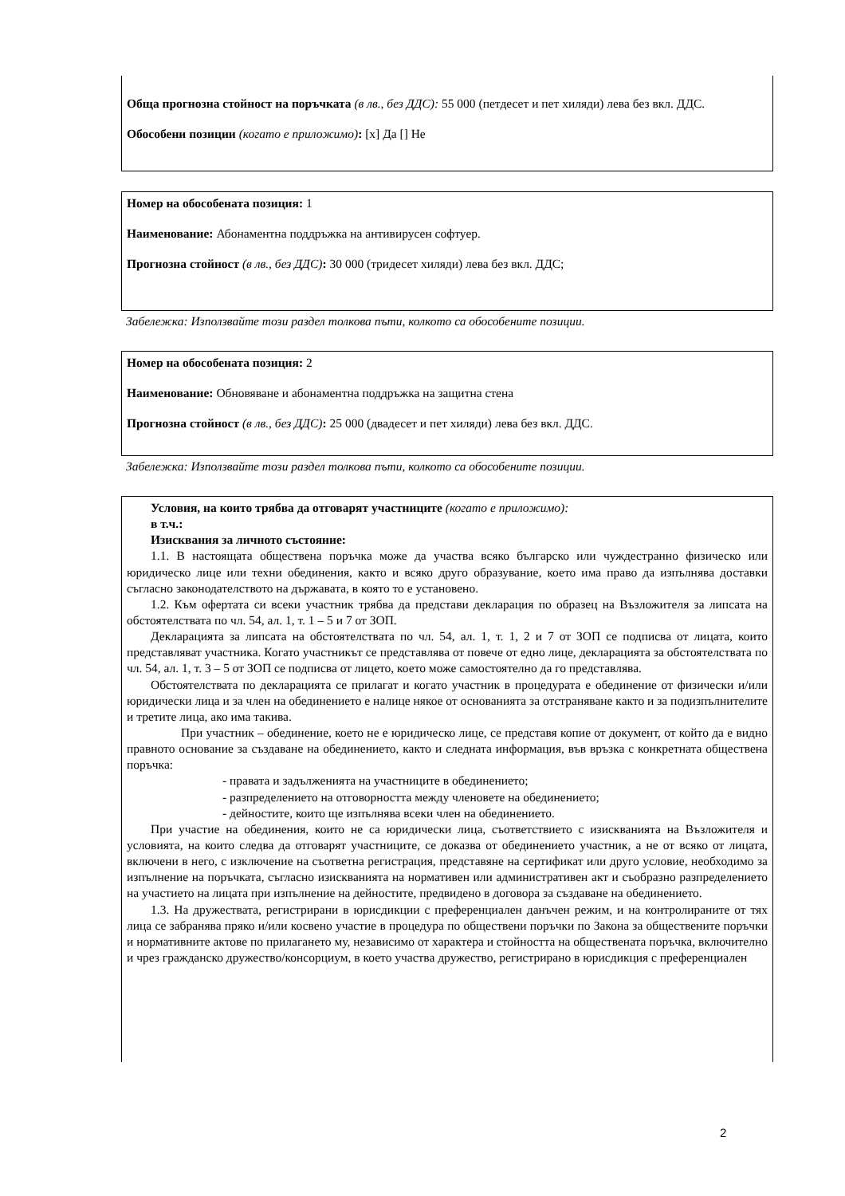Обща прогнозна стойност на поръчката (в лв., без ДДС): 55 000 (петдесет и пет хиляди) лева без вкл. ДДС.
Обособени позиции (когато е приложимо): [x] Да [] Не
Номер на обособената позиция: 1
Наименование: Абонаментна поддръжка на антивирусен софтуер.
Прогнозна стойност (в лв., без ДДС): 30 000 (тридесет хиляди) лева без вкл. ДДС;
Забележка: Използвайте този раздел толкова пъти, колкото са обособените позиции.
Номер на обособената позиция: 2
Наименование: Обновяване и абонаментна поддръжка на защитна стена
Прогнозна стойност (в лв., без ДДС): 25 000 (двадесет и пет хиляди) лева без вкл. ДДС.
Забележка: Използвайте този раздел толкова пъти, колкото са обособените позиции.
Условия, на които трябва да отговарят участниците (когато е приложимо):
в т.ч.:
Изисквания за личното състояние:
1.1. В настоящата обществена поръчка може да участва всяко българско или чуждестранно физическо или юридическо лице или техни обединения, както и всяко друго образувание, което има право да изпълнява доставки съгласно законодателството на държавата, в която то е установено.
1.2. Към офертата си всеки участник трябва да представи декларация по образец на Възложителя за липсата на обстоятелствата по чл. 54, ал. 1, т. 1 – 5 и 7 от ЗОП.
Декларацията за липсата на обстоятелствата по чл. 54, ал. 1, т. 1, 2 и 7 от ЗОП се подписва от лицата, които представляват участника. Когато участникът се представлява от повече от едно лице, декларацията за обстоятелствата по чл. 54, ал. 1, т. 3 – 5 от ЗОП се подписва от лицето, което може самостоятелно да го представлява.
Обстоятелствата по декларацията се прилагат и когато участник в процедурата е обединение от физически и/или юридически лица и за член на обединението е налице някое от основанията за отстраняване както и за подизпълнителите и третите лица, ако има такива.
При участник – обединение, което не е юридическо лице, се представя копие от документ, от който да е видно правното основание за създаване на обединението, както и следната информация, във връзка с конкретната обществена поръчка:
- правата и задълженията на участниците в обединението;
- разпределението на отговорността между членовете на обединението;
- дейностите, които ще изпълнява всеки член на обединението.
При участие на обединения, които не са юридически лица, съответствието с изискванията на Възложителя и условията, на които следва да отговарят участниците, се доказва от обединението участник, а не от всяко от лицата, включени в него, с изключение на съответна регистрация, представяне на сертификат или друго условие, необходимо за изпълнение на поръчката, съгласно изискванията на нормативен или административен акт и съобразно разпределението на участието на лицата при изпълнение на дейностите, предвидено в договора за създаване на обединението.
1.3. На дружествата, регистрирани в юрисдикции с преференциален данъчен режим, и на контролираните от тях лица се забранява пряко и/или косвено участие в процедура по обществени поръчки по Закона за обществените поръчки и нормативните актове по прилагането му, независимо от характера и стойността на обществената поръчка, включително и чрез гражданско дружество/консорциум, в което участва дружество, регистрирано в юрисдикция с преференциален
2